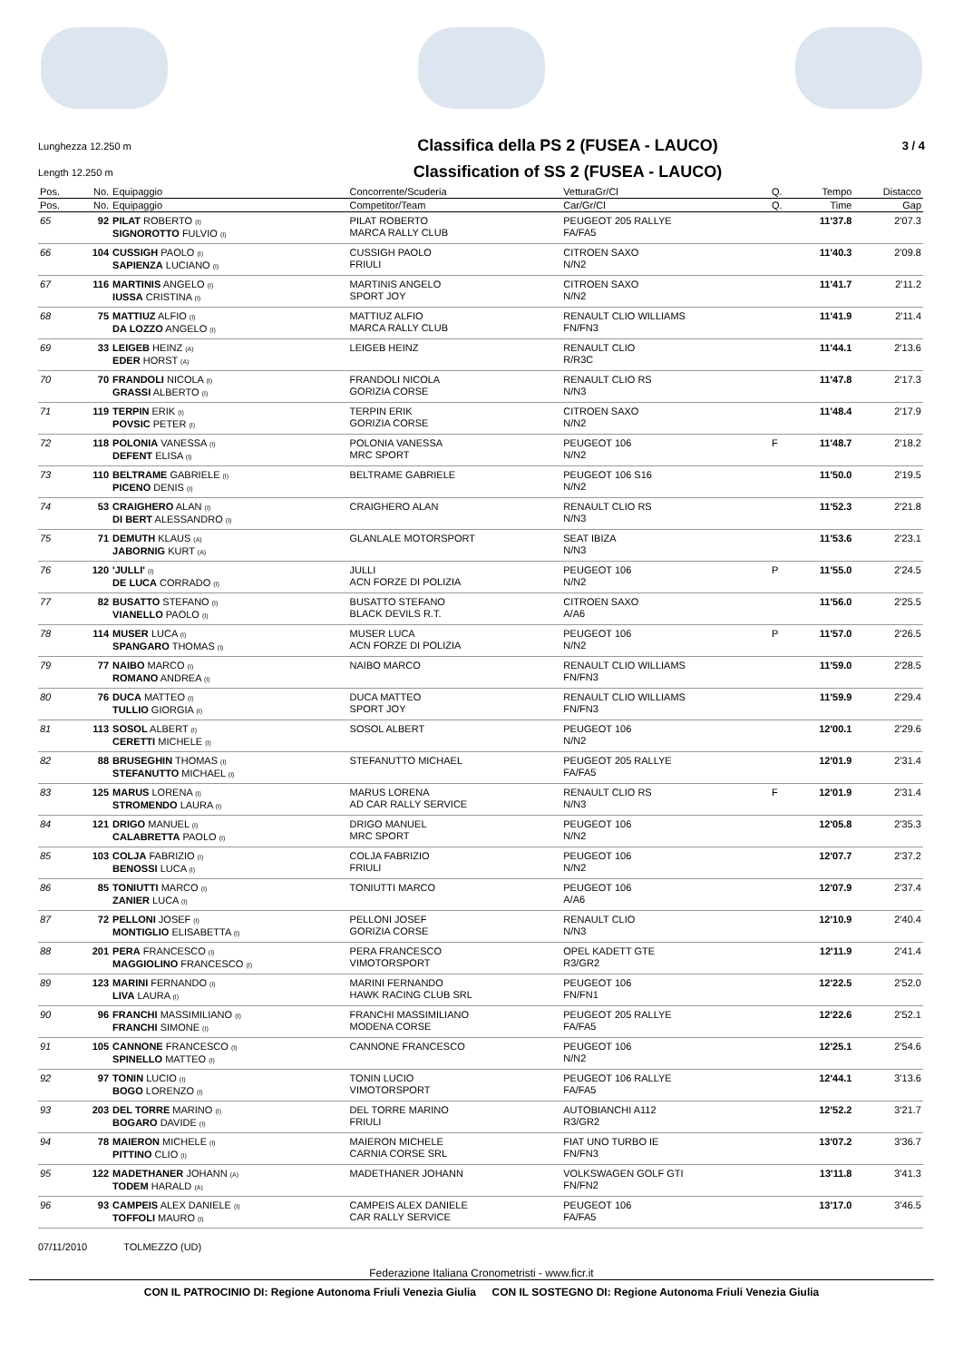Lunghezza 12.250 m
Classifica della PS 2 (FUSEA - LAUCO)
3 / 4
Length 12.250 m
Classification of SS 2 (FUSEA - LAUCO)
| Pos. | No. | Equipaggio | Concorrente/Scuderia | VetturaGr/Cl | Q. | Tempo | Distacco |
| --- | --- | --- | --- | --- | --- | --- | --- |
| Pos. | No. | Equipaggio | Competitor/Team | Car/Gr/Cl | Q. | Time | Gap |
| 65 | 92 | PILAT ROBERTO (I) SIGNOROTTO FULVIO (I) | PILAT ROBERTO MARCA RALLY CLUB | PEUGEOT 205 RALLYE FA/FA5 | | 11'37.8 | 2'07.3 |
| 66 | 104 | CUSSIGH PAOLO (I) SAPIENZA LUCIANO (I) | CUSSIGH PAOLO FRIULI | CITROEN SAXO N/N2 | | 11'40.3 | 2'09.8 |
| 67 | 116 | MARTINIS ANGELO (I) IUSSA CRISTINA (I) | MARTINIS ANGELO SPORT JOY | CITROEN SAXO N/N2 | | 11'41.7 | 2'11.2 |
| 68 | 75 | MATTIUZ ALFIO (I) DA LOZZO ANGELO (I) | MATTIUZ ALFIO MARCA RALLY CLUB | RENAULT CLIO WILLIAMS FN/FN3 | | 11'41.9 | 2'11.4 |
| 69 | 33 | LEIGEB HEINZ (A) EDER HORST (A) | LEIGEB HEINZ | RENAULT CLIO R/R3C | | 11'44.1 | 2'13.6 |
| 70 | 70 | FRANDOLI NICOLA (I) GRASSI ALBERTO (I) | FRANDOLI NICOLA GORIZIA CORSE | RENAULT CLIO RS N/N3 | | 11'47.8 | 2'17.3 |
| 71 | 119 | TERPIN ERIK (I) POVSIC PETER (I) | TERPIN ERIK GORIZIA CORSE | CITROEN SAXO N/N2 | | 11'48.4 | 2'17.9 |
| 72 | 118 | POLONIA VANESSA (I) DEFENT ELISA (I) | POLONIA VANESSA MRC SPORT | PEUGEOT 106 N/N2 | F | 11'48.7 | 2'18.2 |
| 73 | 110 | BELTRAME GABRIELE (I) PICENO DENIS (I) | BELTRAME GABRIELE | PEUGEOT 106 S16 N/N2 | | 11'50.0 | 2'19.5 |
| 74 | 53 | CRAIGHERO ALAN (I) DI BERT ALESSANDRO (I) | CRAIGHERO ALAN | RENAULT CLIO RS N/N3 | | 11'52.3 | 2'21.8 |
| 75 | 71 | DEMUTH KLAUS (A) JABORNIG KURT (A) | GLANLALE MOTORSPORT | SEAT IBIZA N/N3 | | 11'53.6 | 2'23.1 |
| 76 | 120 | 'JULLI' (I) DE LUCA CORRADO (I) | JULLI ACN FORZE DI POLIZIA | PEUGEOT 106 N/N2 | P | 11'55.0 | 2'24.5 |
| 77 | 82 | BUSATTO STEFANO (I) VIANELLO PAOLO (I) | BUSATTO STEFANO BLACK DEVILS R.T. | CITROEN SAXO A/A6 | | 11'56.0 | 2'25.5 |
| 78 | 114 | MUSER LUCA (I) SPANGARO THOMAS (I) | MUSER LUCA ACN FORZE DI POLIZIA | PEUGEOT 106 N/N2 | P | 11'57.0 | 2'26.5 |
| 79 | 77 | NAIBO MARCO (I) ROMANO ANDREA (I) | NAIBO MARCO | RENAULT CLIO WILLIAMS FN/FN3 | | 11'59.0 | 2'28.5 |
| 80 | 76 | DUCA MATTEO (I) TULLIO GIORGIA (I) | DUCA MATTEO SPORT JOY | RENAULT CLIO WILLIAMS FN/FN3 | | 11'59.9 | 2'29.4 |
| 81 | 113 | SOSOL ALBERT (I) CERETTI MICHELE (I) | SOSOL ALBERT | PEUGEOT 106 N/N2 | | 12'00.1 | 2'29.6 |
| 82 | 88 | BRUSEGHIN THOMAS (I) STEFANUTTO MICHAEL (I) | STEFANUTTO MICHAEL | PEUGEOT 205 RALLYE FA/FA5 | | 12'01.9 | 2'31.4 |
| 83 | 125 | MARUS LORENA (I) STROMENDO LAURA (I) | MARUS LORENA AD CAR RALLY SERVICE | RENAULT CLIO RS N/N3 | F | 12'01.9 | 2'31.4 |
| 84 | 121 | DRIGO MANUEL (I) CALABRETTA PAOLO (I) | DRIGO MANUEL MRC SPORT | PEUGEOT 106 N/N2 | | 12'05.8 | 2'35.3 |
| 85 | 103 | COLJA FABRIZIO (I) BENOSSI LUCA (I) | COLJA FABRIZIO FRIULI | PEUGEOT 106 N/N2 | | 12'07.7 | 2'37.2 |
| 86 | 85 | TONIUTTI MARCO (I) ZANIER LUCA (I) | TONIUTTI MARCO | PEUGEOT 106 A/A6 | | 12'07.9 | 2'37.4 |
| 87 | 72 | PELLONI JOSEF (I) MONTIGLIO ELISABETTA (I) | PELLONI JOSEF GORIZIA CORSE | RENAULT CLIO N/N3 | | 12'10.9 | 2'40.4 |
| 88 | 201 | PERA FRANCESCO (I) MAGGIOLINO FRANCESCO (I) | PERA FRANCESCO VIMOTORSPORT | OPEL KADETT GTE R3/GR2 | | 12'11.9 | 2'41.4 |
| 89 | 123 | MARINI FERNANDO (I) LIVA LAURA (I) | MARINI FERNANDO HAWK RACING CLUB SRL | PEUGEOT 106 FN/FN1 | | 12'22.5 | 2'52.0 |
| 90 | 96 | FRANCHI MASSIMILIANO (I) FRANCHI SIMONE (I) | FRANCHI MASSIMILIANO MODENA CORSE | PEUGEOT 205 RALLYE FA/FA5 | | 12'22.6 | 2'52.1 |
| 91 | 105 | CANNONE FRANCESCO (I) SPINELLO MATTEO (I) | CANNONE FRANCESCO | PEUGEOT 106 N/N2 | | 12'25.1 | 2'54.6 |
| 92 | 97 | TONIN LUCIO (I) BOGO LORENZO (I) | TONIN LUCIO VIMOTORSPORT | PEUGEOT 106 RALLYE FA/FA5 | | 12'44.1 | 3'13.6 |
| 93 | 203 | DEL TORRE MARINO (I) BOGARO DAVIDE (I) | DEL TORRE MARINO FRIULI | AUTOBIANCHI A112 R3/GR2 | | 12'52.2 | 3'21.7 |
| 94 | 78 | MAIERON MICHELE (I) PITTINO CLIO (I) | MAIERON MICHELE CARNIA CORSE SRL | FIAT UNO TURBO IE FN/FN3 | | 13'07.2 | 3'36.7 |
| 95 | 122 | MADETHANER JOHANN (A) TODEM HARALD (A) | MADETHANER JOHANN | VOLKSWAGEN GOLF GTI FN/FN2 | | 13'11.8 | 3'41.3 |
| 96 | 93 | CAMPEIS ALEX DANIELE (I) TOFFOLI MAURO (I) | CAMPEIS ALEX DANIELE CAR RALLY SERVICE | PEUGEOT 106 FA/FA5 | | 13'17.0 | 3'46.5 |
07/11/2010 TOLMEZZO (UD)
Federazione Italiana Cronometristi - www.ficr.it
CON IL PATROCINIO DI: Regione Autonoma Friuli Venezia Giulia CON IL SOSTEGNO DI: Regione Autonoma Friuli Venezia Giulia